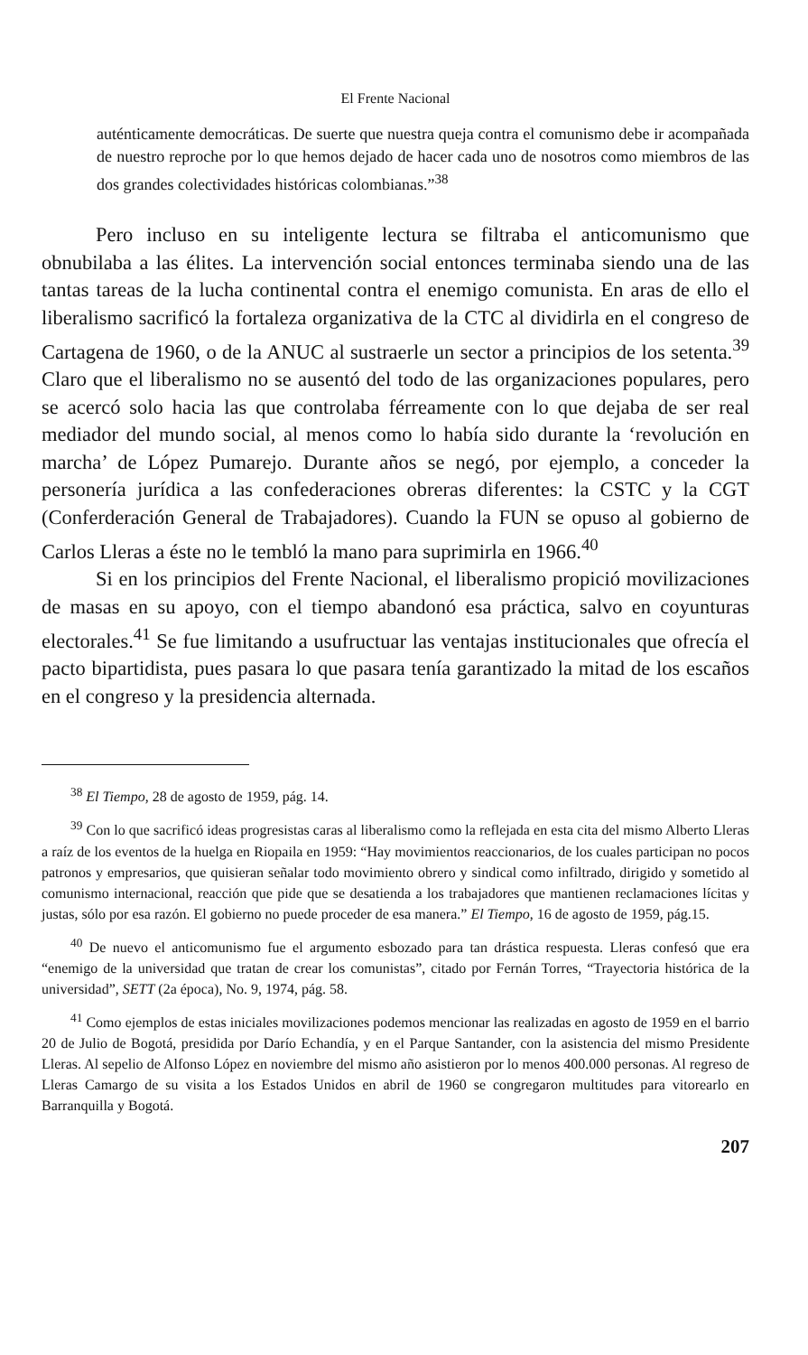El Frente Nacional
auténticamente democráticas. De suerte que nuestra queja contra el comunismo debe ir acompañada de nuestro reproche por lo que hemos dejado de hacer cada uno de nosotros como miembros de las dos grandes colectividades históricas colombianas.”<sup>38</sup>
Pero incluso en su inteligente lectura se filtraba el anticomunismo que obnubilaba a las élites. La intervención social entonces terminaba siendo una de las tantas tareas de la lucha continental contra el enemigo comunista. En aras de ello el liberalismo sacrificó la fortaleza organizativa de la CTC al dividirla en el congreso de Cartagena de 1960, o de la ANUC al sustraerle un sector a principios de los setenta.<sup>39</sup> Claro que el liberalismo no se ausentó del todo de las organizaciones populares, pero se acercó solo hacia las que controlaba férreamente con lo que dejaba de ser real mediador del mundo social, al menos como lo había sido durante la ‘revolución en marcha’ de López Pumarejo. Durante años se negó, por ejemplo, a conceder la personería jurídica a las confederaciones obreras diferentes: la CSTC y la CGT (Conferderación General de Trabajadores). Cuando la FUN se opuso al gobierno de Carlos Lleras a éste no le tembló la mano para suprimirla en 1966.<sup>40</sup>
Si en los principios del Frente Nacional, el liberalismo propició movilizaciones de masas en su apoyo, con el tiempo abandonó esa práctica, salvo en coyunturas electorales.<sup>41</sup> Se fue limitando a usufructuar las ventajas institucionales que ofrecía el pacto bipartidista, pues pasara lo que pasara tenía garantizado la mitad de los escaños en el congreso y la presidencia alternada.
<sup>38</sup> El Tiempo, 28 de agosto de 1959, pág. 14.
<sup>39</sup> Con lo que sacrificó ideas progresistas caras al liberalismo como la reflejada en esta cita del mismo Alberto Lleras a raíz de los eventos de la huelga en Riopaila en 1959: “Hay movimientos reaccionarios, de los cuales participan no pocos patronos y empresarios, que quisieran señalar todo movimiento obrero y sindical como infiltrado, dirigido y sometido al comunismo internacional, reacción que pide que se desatienda a los trabajadores que mantienen reclamaciones lícitas y justas, sólo por esa razón. El gobierno no puede proceder de esa manera.” El Tiempo, 16 de agosto de 1959, pág.15.
<sup>40</sup> De nuevo el anticomunismo fue el argumento esbozado para tan drástica respuesta. Lleras confesó que era “enemigo de la universidad que tratan de crear los comunistas”, citado por Fernán Torres, “Trayectoria histórica de la universidad”, SETT (2a época), No. 9, 1974, pág. 58.
<sup>41</sup> Como ejemplos de estas iniciales movilizaciones podemos mencionar las realizadas en agosto de 1959 en el barrio 20 de Julio de Bogotá, presidida por Darío Echandía, y en el Parque Santander, con la asistencia del mismo Presidente Lleras. Al sepelio de Alfonso López en noviembre del mismo año asistieron por lo menos 400.000 personas. Al regreso de Lleras Camargo de su visita a los Estados Unidos en abril de 1960 se congregaron multitudes para vitorearlo en Barranquilla y Bogotá.
207